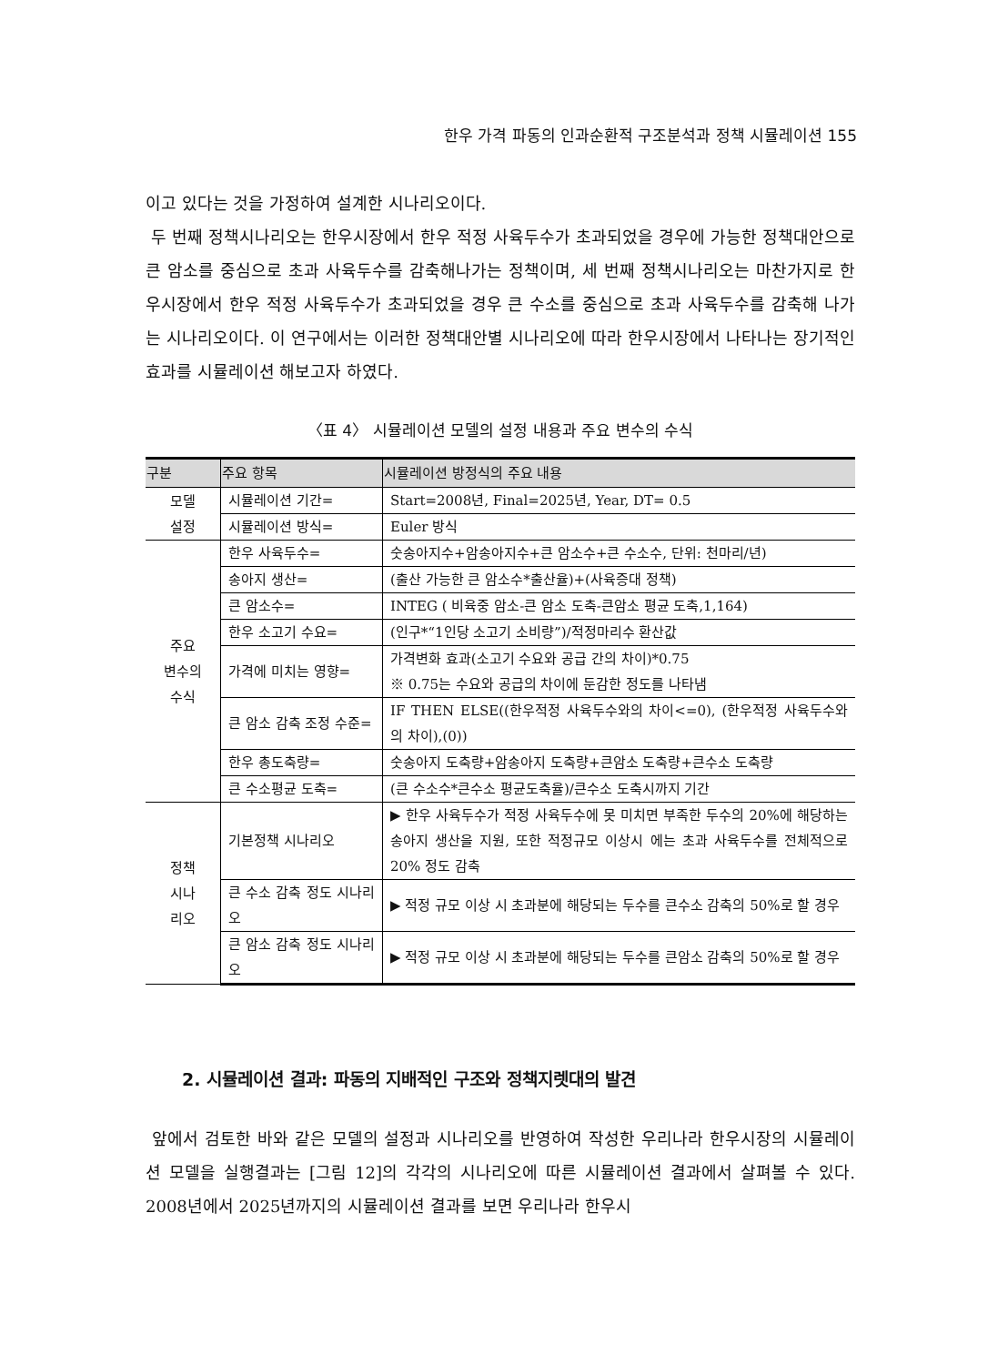한우 가격 파동의 인과순환적 구조분석과 정책 시뮬레이션 155
이고 있다는 것을 가정하여 설계한 시나리오이다.
두 번째 정책시나리오는 한우시장에서 한우 적정 사육두수가 초과되었을 경우에 가능한 정책대안으로 큰 암소를 중심으로 초과 사육두수를 감축해나가는 정책이며, 세 번째 정책시나리오는 마찬가지로 한우시장에서 한우 적정 사육두수가 초과되었을 경우 큰 수소를 중심으로 초과 사육두수를 감축해 나가는 시나리오이다. 이 연구에서는 이러한 정책대안별 시나리오에 따라 한우시장에서 나타나는 장기적인 효과를 시뮬레이션 해보고자 하였다.
〈표 4〉 시뮬레이션 모델의 설정 내용과 주요 변수의 수식
| 구분 | 주요 항목 | 시뮬레이션 방정식의 주요 내용 |
| --- | --- | --- |
| 모델 설정 | 시뮬레이션 기간= | Start=2008년, Final=2025년, Year, DT= 0.5 |
| | 시뮬레이션 방식= | Euler 방식 |
| 주요 변수의 수식 | 한우 사육두수= | 숫송아지수+암송아지수+큰 암소수+큰 수소수, 단위: 천마리/년) |
| | 송아지 생산= | (출산 가능한 큰 암소수*출산율)+(사육증대 정책) |
| | 큰 암소수= | INTEG ( 비육중 암소-큰 암소 도축-큰암소 평균 도축,1,164) |
| | 한우 소고기 수요= | (인구*“1인당 소고기 소비량”)/적정마리수 환산값 |
| | 가격에 미치는 영향= | 가격변화 효과(소고기 수요와 공급 간의 차이)*0.75 ※ 0.75는 수요와 공급의 차이에 둔감한 정도를 나타냄 |
| | 큰 암소 감축 조정 수준= | IF THEN ELSE((한우적정 사육두수와의 차이<=0), (한우적정 사육두수와의 차이),(0)) |
| | 한우 총도축량= | 숫송아지 도축량+암송아지 도축량+큰암소 도축량+큰수소 도축량 |
| | 큰 수소평균 도축= | (큰 수소수*큰수소 평균도축율)/큰수소 도축시까지 기간 |
| 정책 시나 리오 | 기본정책 시나리오 | ▶ 한우 사육두수가 적정 사육두수에 못 미치면 부족한 두수의 20%에 해당하는 송아지 생산을 지원, 또한 적정규모 이상시 에는 초과 사육두수를 전체적으로 20% 정도 감축 |
| | 큰 수소 감축 정도 시나리오 | ▶ 적정 규모 이상 시 초과분에 해당되는 두수를 큰수소 감축의 50%로 할 경우 |
| | 큰 암소 감축 정도 시나리오 | ▶ 적정 규모 이상 시 초과분에 해당되는 두수를 큰암소 감축의 50%로 할 경우 |
2. 시뮬레이션 결과: 파동의 지배적인 구조와 정책지렛대의 발견
앞에서 검토한 바와 같은 모델의 설정과 시나리오를 반영하여 작성한 우리나라 한우시장의 시뮬레이션 모델을 실행결과는 [그림 12]의 각각의 시나리오에 따른 시뮬레이션 결과에서 살펴볼 수 있다. 2008년에서 2025년까지의 시뮬레이션 결과를 보면 우리나라 한우시